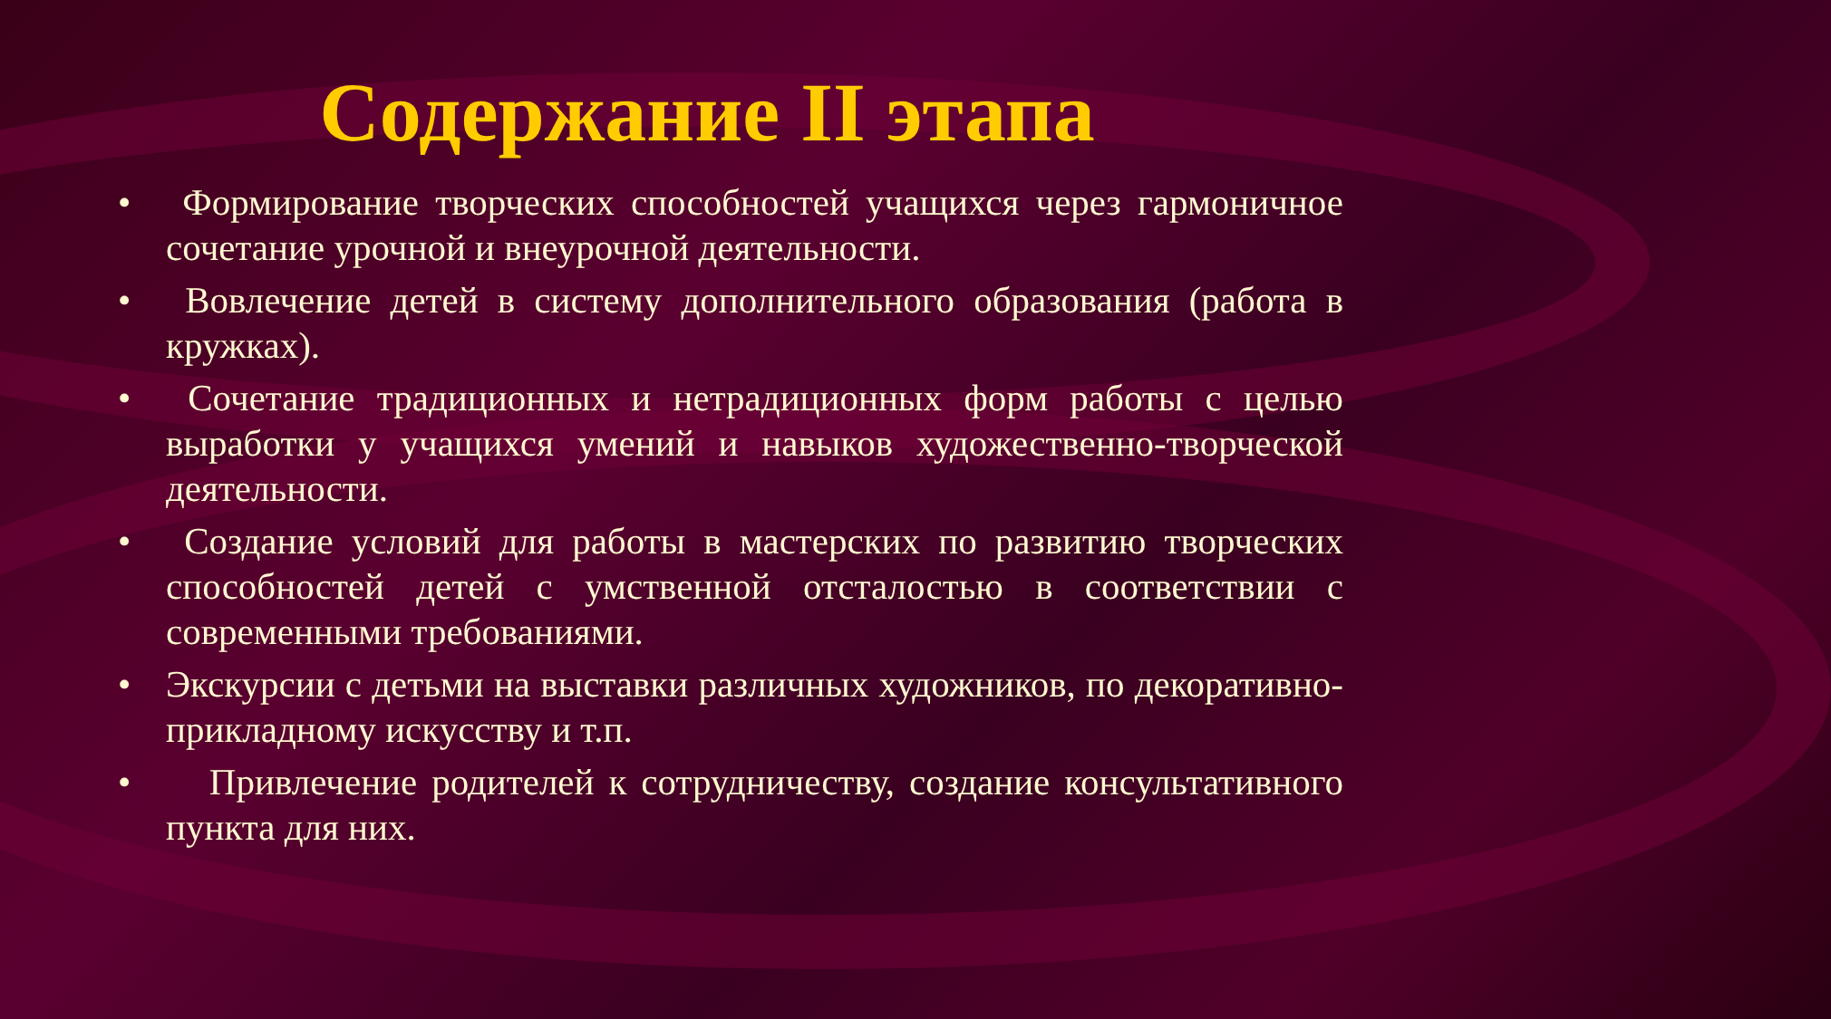Содержание II этапа
• Формирование творческих способностей учащихся через гармоничное сочетание урочной и внеурочной деятельности.
• Вовлечение детей в систему дополнительного образования (работа в кружках).
• Сочетание традиционных и нетрадиционных форм работы с целью выработки у учащихся умений и навыков художественно-творческой деятельности.
• Создание условий для работы в мастерских по развитию творческих способностей детей с умственной отсталостью в соответствии с современными требованиями.
• Экскурсии с детьми на выставки различных художников, по декоративно-прикладному искусству и т.п.
• Привлечение родителей к сотрудничеству, создание консультативного пункта для них.